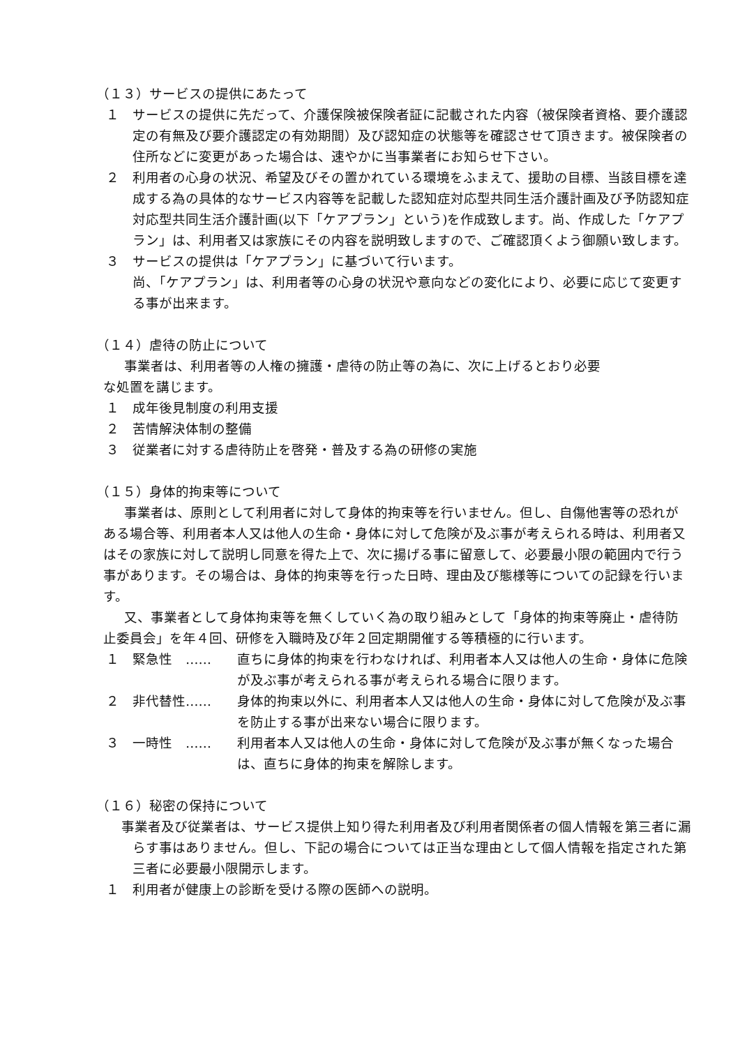（１３）サービスの提供にあたって
１ サービスの提供に先だって、介護保険被保険者証に記載された内容（被保険者資格、要介護認定の有無及び要介護認定の有効期間）及び認知症の状態等を確認させて頂きます。被保険者の住所などに変更があった場合は、速やかに当事業者にお知らせ下さい。
２ 利用者の心身の状況、希望及びその置かれている環境をふまえて、援助の目標、当該目標を達成する為の具体的なサービス内容等を記載した認知症対応型共同生活介護計画及び予防認知症対応型共同生活介護計画(以下「ケアプラン」という)を作成致します。尚、作成した「ケアプラン」は、利用者又は家族にその内容を説明致しますので、ご確認頂くよう御願い致します。
３ サービスの提供は「ケアプラン」に基づいて行います。
尚、「ケアプラン」は、利用者等の心身の状況や意向などの変化により、必要に応じて変更する事が出来ます。
（１４）虐待の防止について
事業者は、利用者等の人権の擁護・虐待の防止等の為に、次に上げるとおり必要
な処置を講じます。
１ 成年後見制度の利用支援
２ 苦情解決体制の整備
３ 従業者に対する虐待防止を啓発・普及する為の研修の実施
（１５）身体的拘束等について
事業者は、原則として利用者に対して身体的拘束等を行いません。但し、自傷他害等の恐れがある場合等、利用者本人又は他人の生命・身体に対して危険が及ぶ事が考えられる時は、利用者又はその家族に対して説明し同意を得た上で、次に揚げる事に留意して、必要最小限の範囲内で行う事があります。その場合は、身体的拘束等を行った日時、理由及び態様等についての記録を行います。
又、事業者として身体拘束等を無くしていく為の取り組みとして「身体的拘束等廃止・虐待防止委員会」を年４回、研修を入職時及び年２回定期開催する等積極的に行います。
１ 緊急性　…… 直ちに身体的拘束を行わなければ、利用者本人又は他人の生命・身体に危険が及ぶ事が考えられる事が考えられる場合に限ります。
２ 非代替性…… 身体的拘束以外に、利用者本人又は他人の生命・身体に対して危険が及ぶ事を防止する事が出来ない場合に限ります。
３ 一時性　…… 利用者本人又は他人の生命・身体に対して危険が及ぶ事が無くなった場合は、直ちに身体的拘束を解除します。
（１６）秘密の保持について
事業者及び従業者は、サービス提供上知り得た利用者及び利用者関係者の個人情報を第三者に漏らす事はありません。但し、下記の場合については正当な理由として個人情報を指定された第三者に必要最小限開示します。
１ 利用者が健康上の診断を受ける際の医師への説明。